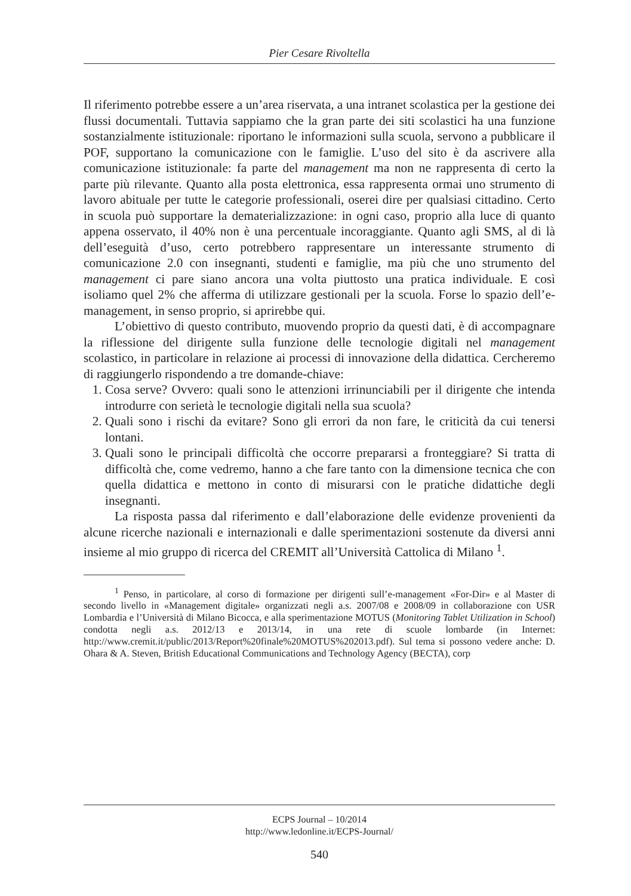Pier Cesare Rivoltella
Il riferimento potrebbe essere a un’area riservata, a una intranet scolastica per la gestione dei flussi documentali. Tuttavia sappiamo che la gran parte dei siti scolastici ha una funzione sostanzialmente istituzionale: riportano le informazioni sulla scuola, servono a pubblicare il POF, supportano la comunicazione con le famiglie. L’uso del sito è da ascrivere alla comunicazione istituzionale: fa parte del management ma non ne rappresenta di certo la parte più rilevante. Quanto alla posta elettronica, essa rappresenta ormai uno strumento di lavoro abituale per tutte le categorie professionali, oserei dire per qualsiasi cittadino. Certo in scuola può supportare la dematerializzazione: in ogni caso, proprio alla luce di quanto appena osservato, il 40% non è una percentuale incoraggiante. Quanto agli SMS, al di là dell’eseguità d’uso, certo potrebbero rappresentare un interessante strumento di comunicazione 2.0 con insegnanti, studenti e famiglie, ma più che uno strumento del management ci pare siano ancora una volta piuttosto una pratica individuale. E così isoliamo quel 2% che afferma di utilizzare gestionali per la scuola. Forse lo spazio dell’e-management, in senso proprio, si aprirebbe qui.
L’obiettivo di questo contributo, muovendo proprio da questi dati, è di accompagnare la riflessione del dirigente sulla funzione delle tecnologie digitali nel management scolastico, in particolare in relazione ai processi di innovazione della didattica. Cercheremo di raggiungerlo rispondendo a tre domande-chiave:
1. Cosa serve? Ovvero: quali sono le attenzioni irrinunciabili per il dirigente che intenda introdurre con serietà le tecnologie digitali nella sua scuola?
2. Quali sono i rischi da evitare? Sono gli errori da non fare, le criticità da cui tenersi lontani.
3. Quali sono le principali difficoltà che occorre prepararsi a fronteggiare? Si tratta di difficoltà che, come vedremo, hanno a che fare tanto con la dimensione tecnica che con quella didattica e mettono in conto di misurarsi con le pratiche didattiche degli insegnanti.
La risposta passa dal riferimento e dall’elaborazione delle evidenze provenienti da alcune ricerche nazionali e internazionali e dalle sperimentazioni sostenute da diversi anni insieme al mio gruppo di ricerca del CREMIT all’Università Cattolica di Milano <sup>1</sup>.
<sup>1</sup> Penso, in particolare, al corso di formazione per dirigenti sull’e-management «For-Dir» e al Master di secondo livello in «Management digitale» organizzati negli a.s. 2007/08 e 2008/09 in collaborazione con USR Lombardia e l’Università di Milano Bicocca, e alla sperimentazione MOTUS (Monitoring Tablet Utilization in School) condotta negli a.s. 2012/13 e 2013/14, in una rete di scuole lombarde (in Internet: http://www.cremit.it/public/2013/Report%20finale%20MOTUS%202013.pdf). Sul tema si possono vedere anche: D. Ohara & A. Steven, British Educational Communications and Technology Agency (BECTA), corp
ECPS Journal – 10/2014
http://www.ledonline.it/ECPS-Journal/
540